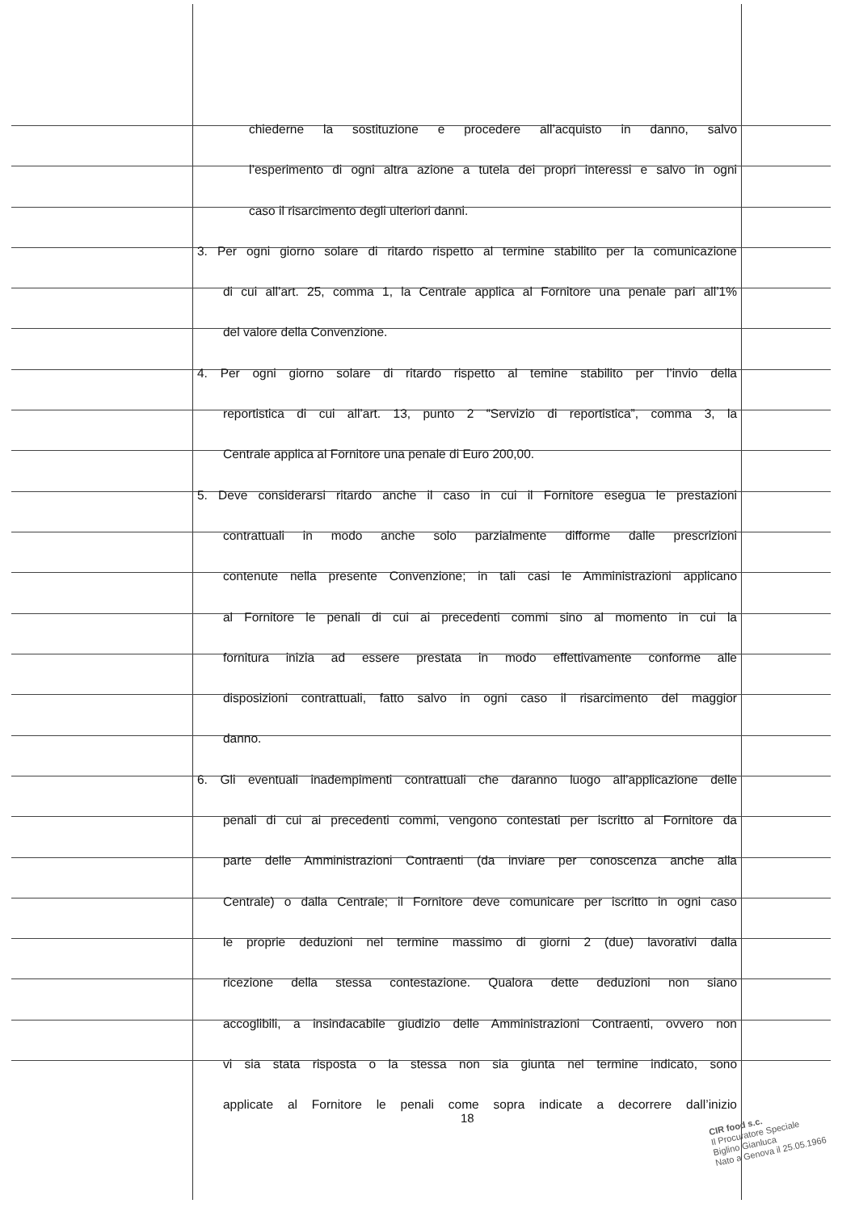chiederne la sostituzione e procedere all’acquisto in danno, salvo
l’esperimento di ogni altra azione a tutela dei propri interessi e salvo in ogni
caso il risarcimento degli ulteriori danni.
3. Per ogni giorno solare di ritardo rispetto al termine stabilito per la comunicazione
di cui all’art. 25, comma 1, la Centrale applica al Fornitore una penale pari all’1%
del valore della Convenzione.
4. Per ogni giorno solare di ritardo rispetto al temine stabilito per l’invio della
reportistica di cui all’art. 13, punto 2 “Servizio di reportistica”, comma 3, la
Centrale applica al Fornitore una penale di Euro 200,00.
5. Deve considerarsi ritardo anche il caso in cui il Fornitore esegua le prestazioni
contrattuali in modo anche solo parzialmente difforme dalle prescrizioni
contenute nella presente Convenzione; in tali casi le Amministrazioni applicano
al Fornitore le penali di cui ai precedenti commi sino al momento in cui la
fornitura inizia ad essere prestata in modo effettivamente conforme alle
disposizioni contrattuali, fatto salvo in ogni caso il risarcimento del maggior
danno.
6. Gli eventuali inadempimenti contrattuali che daranno luogo all’applicazione delle
penali di cui ai precedenti commi, vengono contestati per iscritto al Fornitore da
parte delle Amministrazioni Contraenti (da inviare per conoscenza anche alla
Centrale) o dalla Centrale; il Fornitore deve comunicare per iscritto in ogni caso
le proprie deduzioni nel termine massimo di giorni 2 (due) lavorativi dalla
ricezione della stessa contestazione. Qualora dette deduzioni non siano
accoglibili, a insindacabile giudizio delle Amministrazioni Contraenti, ovvero non
vi sia stata risposta o la stessa non sia giunta nel termine indicato, sono
applicate al Fornitore le penali come sopra indicate a decorrere dall’inizio
18
CIR food s.c.
Il Procuratore Speciale
Biglino Gianluca
Nato a Genova il 25.05.1966